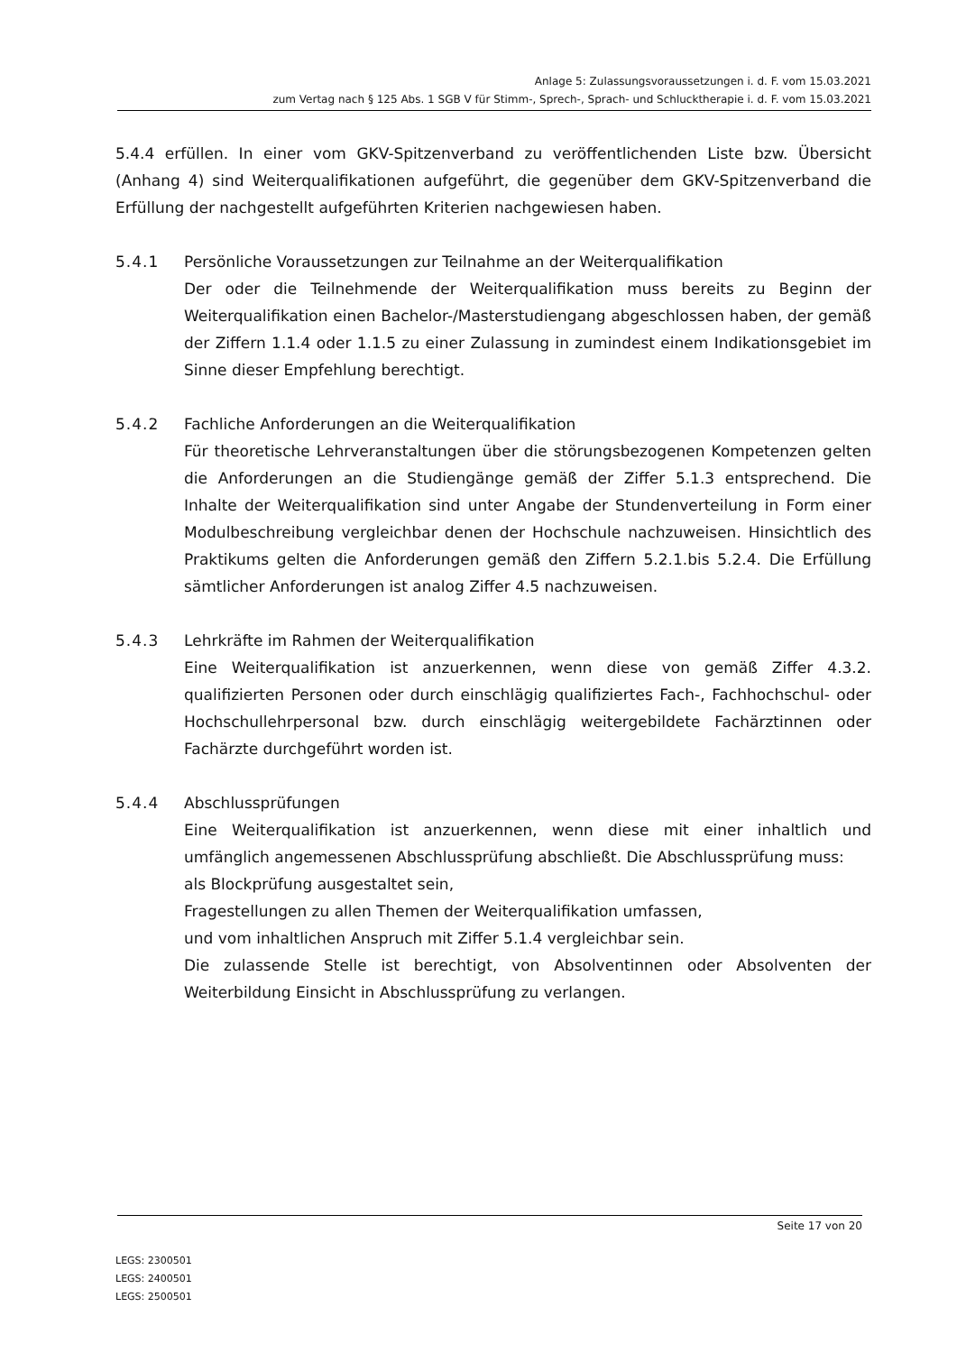Anlage 5: Zulassungsvoraussetzungen i. d. F. vom 15.03.2021
zum Vertag nach § 125 Abs. 1 SGB V für Stimm-, Sprech-, Sprach- und Schlucktherapie i. d. F. vom 15.03.2021
5.4.4 erfüllen. In einer vom GKV-Spitzenverband zu veröffentlichenden Liste bzw. Übersicht (Anhang 4) sind Weiterqualifikationen aufgeführt, die gegenüber dem GKV-Spitzenverband die Erfüllung der nachgestellt aufgeführten Kriterien nachgewiesen haben.
5.4.1 Persönliche Voraussetzungen zur Teilnahme an der Weiterqualifikation
Der oder die Teilnehmende der Weiterqualifikation muss bereits zu Beginn der Weiterqualifikation einen Bachelor-/Masterstudiengang abgeschlossen haben, der gemäß der Ziffern 1.1.4 oder 1.1.5 zu einer Zulassung in zumindest einem Indikationsgebiet im Sinne dieser Empfehlung berechtigt.
5.4.2 Fachliche Anforderungen an die Weiterqualifikation
Für theoretische Lehrveranstaltungen über die störungsbezogenen Kompetenzen gelten die Anforderungen an die Studiengänge gemäß der Ziffer 5.1.3 entsprechend. Die Inhalte der Weiterqualifikation sind unter Angabe der Stundenverteilung in Form einer Modulbeschreibung vergleichbar denen der Hochschule nachzuweisen. Hinsichtlich des Praktikums gelten die Anforderungen gemäß den Ziffern 5.2.1.bis 5.2.4. Die Erfüllung sämtlicher Anforderungen ist analog Ziffer 4.5 nachzuweisen.
5.4.3 Lehrkräfte im Rahmen der Weiterqualifikation
Eine Weiterqualifikation ist anzuerkennen, wenn diese von gemäß Ziffer 4.3.2. qualifizierten Personen oder durch einschlägig qualifiziertes Fach-, Fachhochschul- oder Hochschullehrpersonal bzw. durch einschlägig weitergebildete Fachärztinnen oder Fachärzte durchgeführt worden ist.
5.4.4 Abschlussprüfungen
Eine Weiterqualifikation ist anzuerkennen, wenn diese mit einer inhaltlich und umfänglich angemessenen Abschlussprüfung abschließt. Die Abschlussprüfung muss:
als Blockprüfung ausgestaltet sein,
Fragestellungen zu allen Themen der Weiterqualifikation umfassen,
und vom inhaltlichen Anspruch mit Ziffer 5.1.4 vergleichbar sein.
Die zulassende Stelle ist berechtigt, von Absolventinnen oder Absolventen der Weiterbildung Einsicht in Abschlussprüfung zu verlangen.
Seite 17 von 20
LEGS: 2300501
LEGS: 2400501
LEGS: 2500501